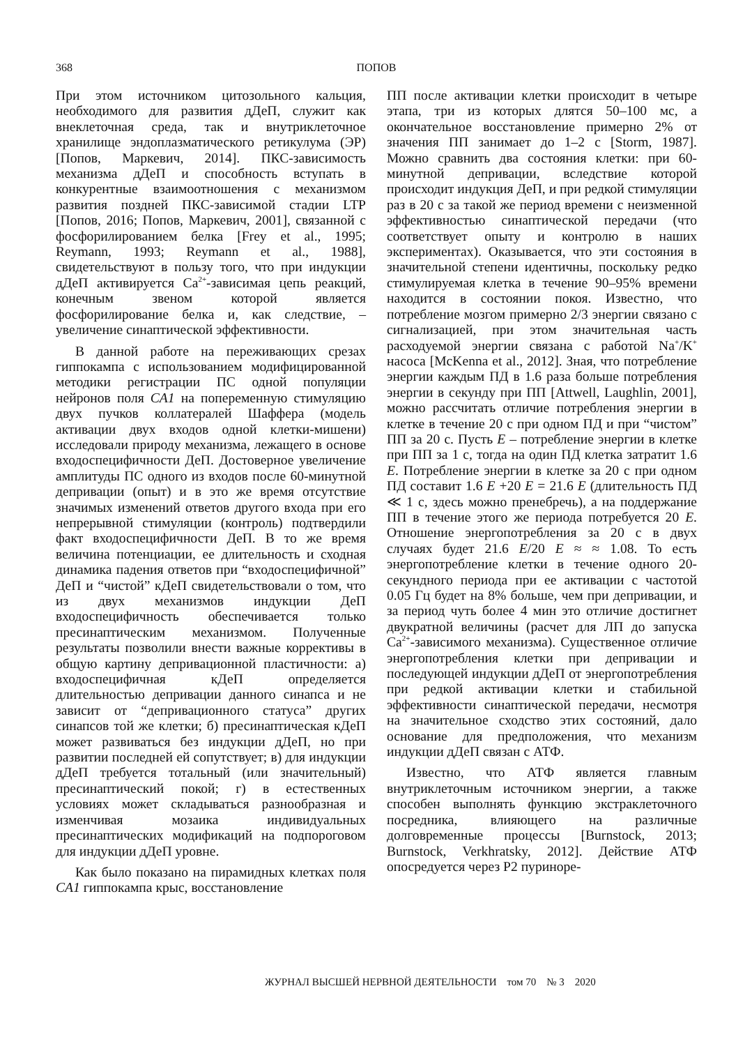368 ПОПОВ
При этом источником цитозольного кальция, необходимого для развития дДеП, служит как внеклеточная среда, так и внутриклеточное хранилище эндоплазматического ретикулума (ЭР) [Попов, Маркевич, 2014]. ПКС-зависимость механизма дДеП и способность вступать в конкурентные взаимоотношения с механизмом развития поздней ПКС-зависимой стадии LTP [Попов, 2016; Попов, Маркевич, 2001], связанной с фосфорилированием белка [Frey et al., 1995; Reymann, 1993; Reymann et al., 1988], свидетельствуют в пользу того, что при индукции дДеП активируется Ca<sup>2+</sup>-зависимая цепь реакций, конечным звеном которой является фосфорилирование белка и, как следствие, – увеличение синаптической эффективности.
В данной работе на переживающих срезах гиппокампа с использованием модифицированной методики регистрации ПС одной популяции нейронов поля CA1 на попеременную стимуляцию двух пучков коллатералей Шаффера (модель активации двух входов одной клетки-мишени) исследовали природу механизма, лежащего в основе входоспецифичности ДеП. Достоверное увеличение амплитуды ПС одного из входов после 60-минутной депривации (опыт) и в это же время отсутствие значимых изменений ответов другого входа при его непрерывной стимуляции (контроль) подтвердили факт входоспецифичности ДеП. В то же время величина потенциации, ее длительность и сходная динамика падения ответов при “входоспецифичной” ДеП и “чистой” кДеП свидетельствовали о том, что из двух механизмов индукции ДеП входоспецифичность обеспечивается только пресинаптическим механизмом. Полученные результаты позволили внести важные коррективы в общую картину депривационной пластичности: а) входоспецифичная кДеП определяется длительностью депривации данного синапса и не зависит от “депривационного статуса” других синапсов той же клетки; б) пресинаптическая кДеП может развиваться без индукции дДеП, но при развитии последней ей сопутствует; в) для индукции дДеП требуется тотальный (или значительный) пресинаптический покой; г) в естественных условиях может складываться разнообразная и изменчивая мозаика индивидуальных пресинаптических модификаций на подпороговом для индукции дДеП уровне.
Как было показано на пирамидных клетках поля CA1 гиппокампа крыс, восстановление
ПП после активации клетки происходит в четыре этапа, три из которых длятся 50–100 мс, а окончательное восстановление примерно 2% от значения ПП занимает до 1–2 с [Storm, 1987]. Можно сравнить два состояния клетки: при 60-минутной депривации, вследствие которой происходит индукция ДеП, и при редкой стимуляции раз в 20 с за такой же период времени с неизменной эффективностью синаптической передачи (что соответствует опыту и контролю в наших экспериментах). Оказывается, что эти состояния в значительной степени идентичны, поскольку редко стимулируемая клетка в течение 90–95% времени находится в состоянии покоя. Известно, что потребление мозгом примерно 2/3 энергии связано с сигнализацией, при этом значительная часть расходуемой энергии связана с работой Na<sup>+</sup>/K<sup>+</sup> насоса [McKenna et al., 2012]. Зная, что потребление энергии каждым ПД в 1.6 раза больше потребления энергии в секунду при ПП [Attwell, Laughlin, 2001], можно рассчитать отличие потребления энергии в клетке в течение 20 с при одном ПД и при “чистом” ПП за 20 с. Пусть E – потребление энергии в клетке при ПП за 1 с, тогда на один ПД клетка затратит 1.6 E. Потребление энергии в клетке за 20 с при одном ПД составит 1.6 E +20 E = 21.6 E (длительность ПД ≪ 1 с, здесь можно пренебречь), а на поддержание ПП в течение этого же периода потребуется 20 E. Отношение энергопотребления за 20 с в двух случаях будет 21.6 E/20 E ≈ ≈ 1.08. То есть энергопотребление клетки в течение одного 20-секундного периода при ее активации с частотой 0.05 Гц будет на 8% больше, чем при депривации, и за период чуть более 4 мин это отличие достигнет двукратной величины (расчет для ЛП до запуска Ca<sup>2+</sup>-зависимого механизма). Существенное отличие энергопотребления клетки при депривации и последующей индукции дДеП от энергопотребления при редкой активации клетки и стабильной эффективности синаптической передачи, несмотря на значительное сходство этих состояний, дало основание для предположения, что механизм индукции дДеП связан с АТФ.
Известно, что АТФ является главным внутриклеточным источником энергии, а также способен выполнять функцию экстраклеточного посредника, влияющего на различные долговременные процессы [Burnstock, 2013; Burnstock, Verkhratsky, 2012]. Действие АТФ опосредуется через Р2 пуриноре-
ЖУРНАЛ ВЫСШЕЙ НЕРВНОЙ ДЕЯТЕЛЬНОСТИ том 70 № 3 2020